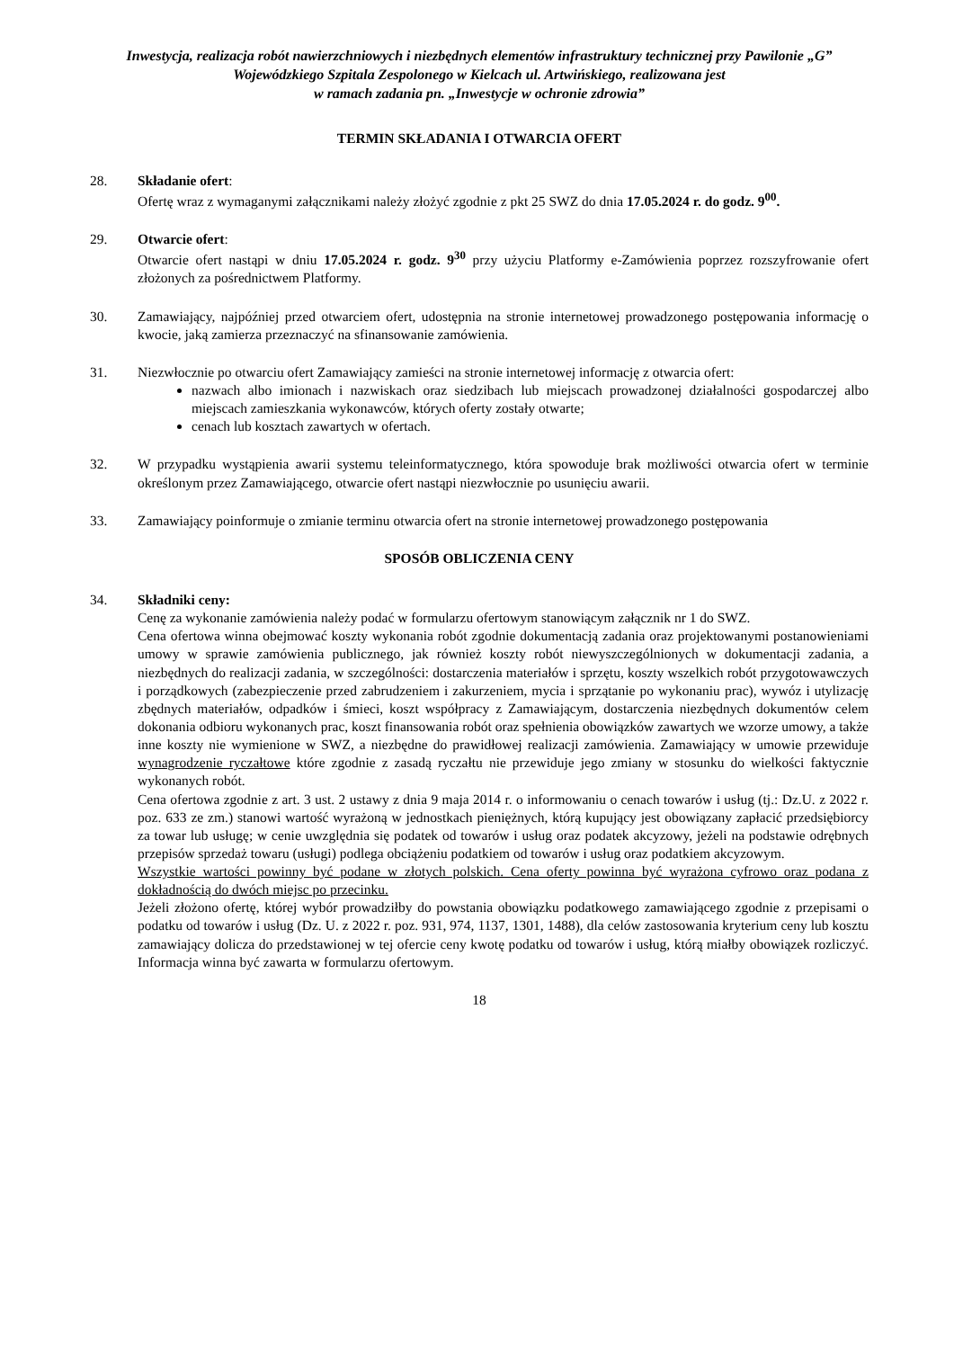Inwestycja, realizacja robót nawierzchniowych i niezbędnych elementów infrastruktury technicznej przy Pawilonie „G” Wojewódzkiego Szpitala Zespolonego w Kielcach ul. Artwińskiego, realizowana jest
w ramach zadania pn. „Inwestycje w ochronie zdrowia”
TERMIN SKŁADANIA I OTWARCIA OFERT
28. Składanie ofert:
Ofertę wraz z wymaganymi załącznikami należy złożyć zgodnie z pkt 25 SWZ do dnia 17.05.2024 r. do godz. 9<sup>00</sup>.
29. Otwarcie ofert:
Otwarcie ofert nastąpi w dniu 17.05.2024 r. godz. 9<sup>30</sup> przy użyciu Platformy e-Zamówienia poprzez rozszyfrowanie ofert złożonych za pośrednictwem Platformy.
30. Zamawiający, najpóźniej przed otwarciem ofert, udostępnia na stronie internetowej prowadzonego postępowania informację o kwocie, jaką zamierza przeznaczyć na sfinansowanie zamówienia.
31. Niezwłocznie po otwarciu ofert Zamawiający zamieści na stronie internetowej informację z otwarcia ofert:
nazwach albo imionach i nazwiskach oraz siedzibach lub miejscach prowadzonej działalności gospodarczej albo miejscach zamieszkania wykonawców, których oferty zostały otwarte;
cenach lub kosztach zawartych w ofertach.
32. W przypadku wystąpienia awarii systemu teleinformatycznego, która spowoduje brak możliwości otwarcia ofert w terminie określonym przez Zamawiającego, otwarcie ofert nastąpi niezwłocznie po usunięciu awarii.
33. Zamawiający poinformuje o zmianie terminu otwarcia ofert na stronie internetowej prowadzonego postępowania
SPOSÓB OBLICZENIA CENY
34. Składniki ceny:
Cenę za wykonanie zamówienia należy podać w formularzu ofertowym stanowiącym załącznik nr 1 do SWZ.
Cena ofertowa winna obejmować koszty wykonania robót zgodnie dokumentacją zadania oraz projektowanymi postanowieniami umowy w sprawie zamówienia publicznego, jak również koszty robót niewyszczególnionych w dokumentacji zadania, a niezbędnych do realizacji zadania, w szczególności: dostarczenia materiałów i sprzętu, koszty wszelkich robót przygotowawczych i porządkowych (zabezpieczenie przed zabrudzeniem i zakurzeniem, mycia i sprzątanie po wykonaniu prac), wywóz i utylizację zbędnych materiałów, odpadków i śmieci, koszt współpracy z Zamawiającym, dostarczenia niezbędnych dokumentów celem dokonania odbioru wykonanych prac, koszt finansowania robót oraz spełnienia obowiązków zawartych we wzorze umowy, a także inne koszty nie wymienione w SWZ, a niezbędne do prawidłowej realizacji zamówienia. Zamawiający w umowie przewiduje wynagrodzenie ryczałtowe które zgodnie z zasadą ryczałtu nie przewiduje jego zmiany w stosunku do wielkości faktycznie wykonanych robót.
Cena ofertowa zgodnie z art. 3 ust. 2 ustawy z dnia 9 maja 2014 r. o informowaniu o cenach towarów i usług (tj.: Dz.U. z 2022 r. poz. 633 ze zm.) stanowi wartość wyrażoną w jednostkach pieniężnych, którą kupujący jest obowiązany zapłacić przedsiębiorcy za towar lub usługę; w cenie uwzględnia się podatek od towarów i usług oraz podatek akcyzowy, jeżeli na podstawie odrębnych przepisów sprzedaż towaru (usługi) podlega obciążeniu podatkiem od towarów i usług oraz podatkiem akcyzowym.
Wszystkie wartości powinny być podane w złotych polskich. Cena oferty powinna być wyrażona cyfrowo oraz podana z dokładnością do dwóch miejsc po przecinku.
Jeżeli złożono ofertę, której wybór prowadziłby do powstania obowiązku podatkowego zamawiającego zgodnie z przepisami o podatku od towarów i usług (Dz. U. z 2022 r. poz. 931, 974, 1137, 1301, 1488), dla celów zastosowania kryterium ceny lub kosztu zamawiający dolicza do przedstawionej w tej ofercie ceny kwotę podatku od towarów i usług, którą miałby obowiązek rozliczyć. Informacja winna być zawarta w formularzu ofertowym.
18